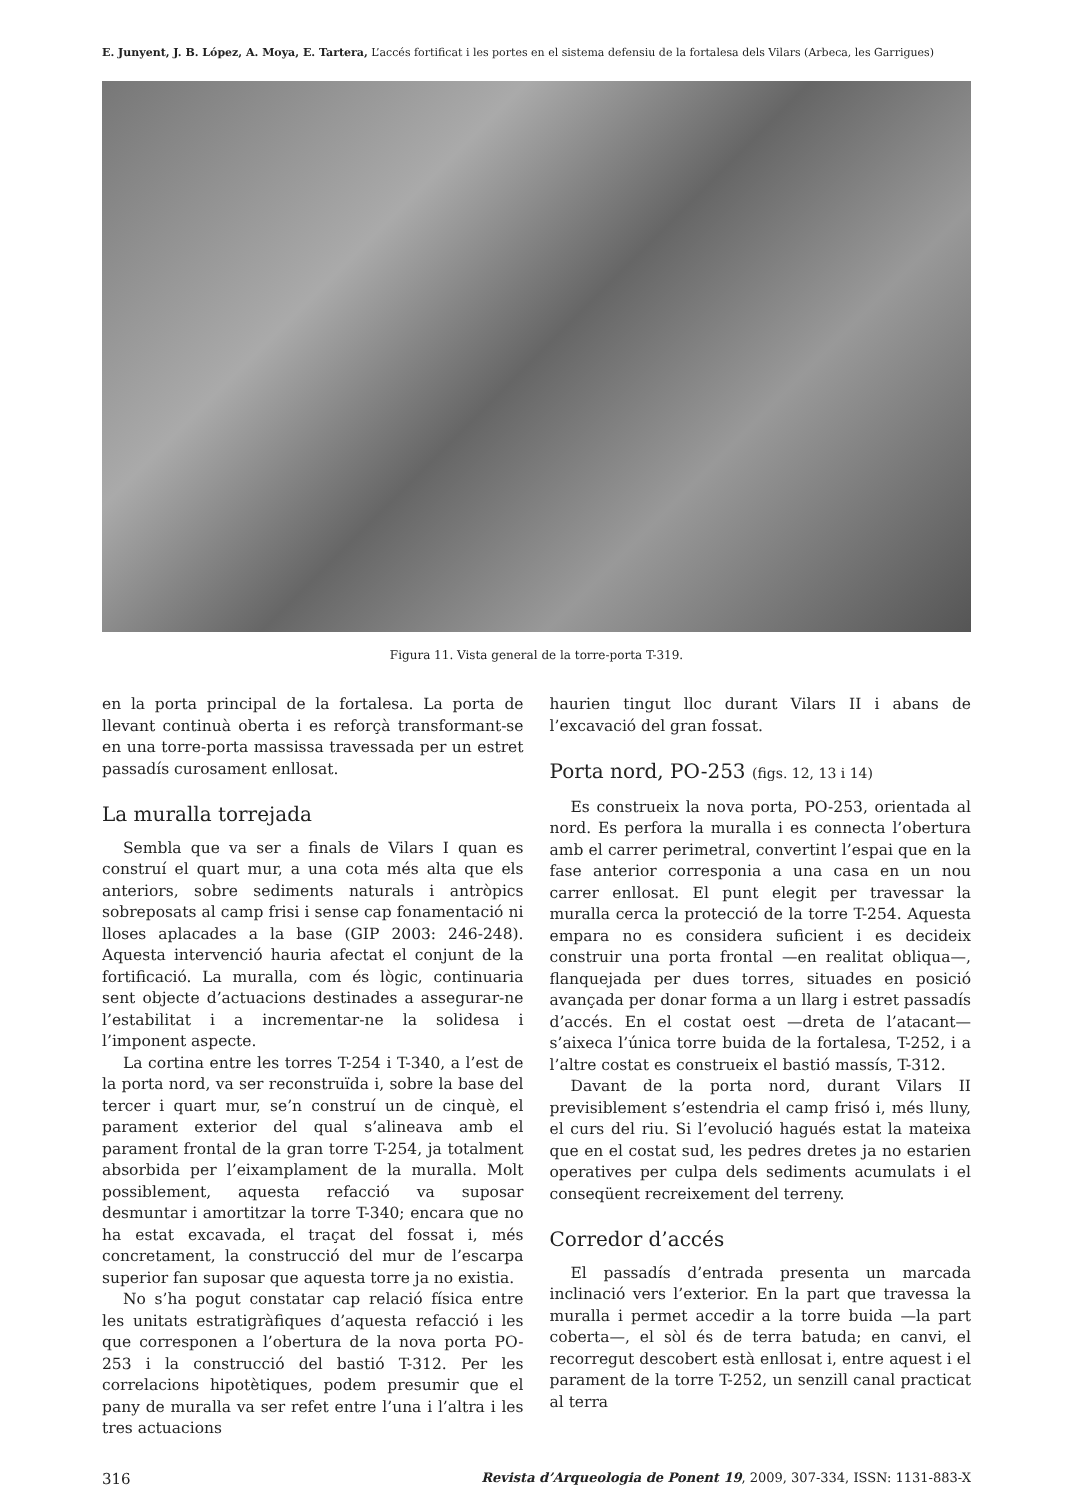E. Junyent, J. B. López, A. Moya, E. Tartera, L’accés fortificat i les portes en el sistema defensiu de la fortalesa dels Vilars (Arbeca, les Garrigues)
Figura 11. Vista general de la torre-porta T-319.
en la porta principal de la fortalesa. La porta de llevant continuà oberta i es reforçà transformant-se en una torre-porta massissa travessada per un estret passadís curosament enllosat.
La muralla torrejada
Sembla que va ser a finals de Vilars I quan es construí el quart mur, a una cota més alta que els anteriors, sobre sediments naturals i antròpics sobreposats al camp frisi i sense cap fonamentació ni lloses aplacades a la base (GIP 2003: 246-248). Aquesta intervenció hauria afectat el conjunt de la fortificació. La muralla, com és lògic, continuaria sent objecte d’actuacions destinades a assegurar-ne l’estabilitat i a incrementar-ne la solidesa i l’imponent aspecte.
La cortina entre les torres T-254 i T-340, a l’est de la porta nord, va ser reconstruïda i, sobre la base del tercer i quart mur, se’n construí un de cinquè, el parament exterior del qual s’alineava amb el parament frontal de la gran torre T-254, ja totalment absorbida per l’eixamplament de la muralla. Molt possiblement, aquesta refacció va suposar desmuntar i amortitzar la torre T-340; encara que no ha estat excavada, el traçat del fossat i, més concretament, la construcció del mur de l’escarpa superior fan suposar que aquesta torre ja no existia.
No s’ha pogut constatar cap relació física entre les unitats estratigràfiques d’aquesta refacció i les que corresponen a l’obertura de la nova porta PO-253 i la construcció del bastió T-312. Per les correlacions hipotètiques, podem presumir que el pany de muralla va ser refet entre l’una i l’altra i les tres actuacions
haurien tingut lloc durant Vilars II i abans de l’excavació del gran fossat.
Porta nord, PO-253 (figs. 12, 13 i 14)
Es construeix la nova porta, PO-253, orientada al nord. Es perfora la muralla i es connecta l’obertura amb el carrer perimetral, convertint l’espai que en la fase anterior corresponia a una casa en un nou carrer enllosat. El punt elegit per travessar la muralla cerca la protecció de la torre T-254. Aquesta empara no es considera suficient i es decideix construir una porta frontal —en realitat obliqua—, flanquejada per dues torres, situades en posició avançada per donar forma a un llarg i estret passadís d’accés. En el costat oest —dreta de l’atacant— s’aixeca l’única torre buida de la fortalesa, T-252, i a l’altre costat es construeix el bastió massís, T-312.
Davant de la porta nord, durant Vilars II previsiblement s’estendria el camp frisó i, més lluny, el curs del riu. Si l’evolució hagués estat la mateixa que en el costat sud, les pedres dretes ja no estarien operatives per culpa dels sediments acumulats i el conseqüent recreixement del terreny.
Corredor d’accés
El passadís d’entrada presenta un marcada inclinació vers l’exterior. En la part que travessa la muralla i permet accedir a la torre buida —la part coberta—, el sòl és de terra batuda; en canvi, el recorregut descobert està enllosat i, entre aquest i el parament de la torre T-252, un senzill canal practicat al terra
316 Revista d’Arqueologia de Ponent 19, 2009, 307-334, ISSN: 1131-883-X